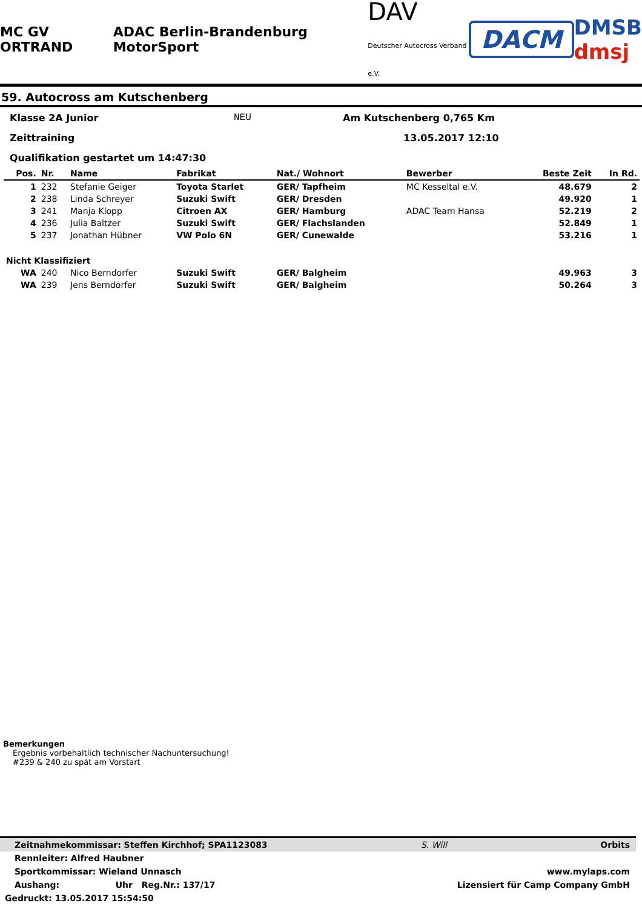MC GV ORTRAND ADAC Berlin-Brandenburg MotorSport DAV
Deutscher Autocross Verband e.V. DACM DMSB
dmsj
59. Autocross am Kutschenberg
Klasse 2A Junior NEU Am Kutschenberg 0,765 Km
Zeittraining 13.05.2017 12:10
Qualifikation gestartet um 14:47:30
| Pos. | Nr. | Name | Fabrikat | Nat./ Wohnort | Bewerber | Beste Zeit | In Rd. |
| --- | --- | --- | --- | --- | --- | --- | --- |
| 1 | 232 | Stefanie Geiger | Toyota Starlet | GER/ Tapfheim | MC Kesseltal e.V. | 48.679 | 2 |
| 2 | 238 | Linda Schreyer | Suzuki Swift | GER/ Dresden | | 49.920 | 1 |
| 3 | 241 | Manja Klopp | Citroen AX | GER/ Hamburg | ADAC Team Hansa | 52.219 | 2 |
| 4 | 236 | Julia Baltzer | Suzuki Swift | GER/ Flachslanden | | 52.849 | 1 |
| 5 | 237 | Jonathan Hübner | VW Polo 6N | GER/ Cunewalde | | 53.216 | 1 |
| Nicht Klassifiziert | | | | | | | |
| WA | 240 | Nico Berndorfer | Suzuki Swift | GER/ Balgheim | | 49.963 | 3 |
| WA | 239 | Jens Berndorfer | Suzuki Swift | GER/ Balgheim | | 50.264 | 3 |
Bemerkungen
Ergebnis vorbehaltlich technischer Nachuntersuchung!
#239 & 240 zu spät am Vorstart
Zeitnahmekommissar: Steffen Kirchhof; SPA1123083 S. Will Orbits
Rennleiter: Alfred Haubner
Sportkommissar: Wieland Unnasch www.mylaps.com
Aushang: Uhr Reg.Nr.: 137/17 Lizensiert für Camp Company GmbH
Gedruckt: 13.05.2017 15:54:50